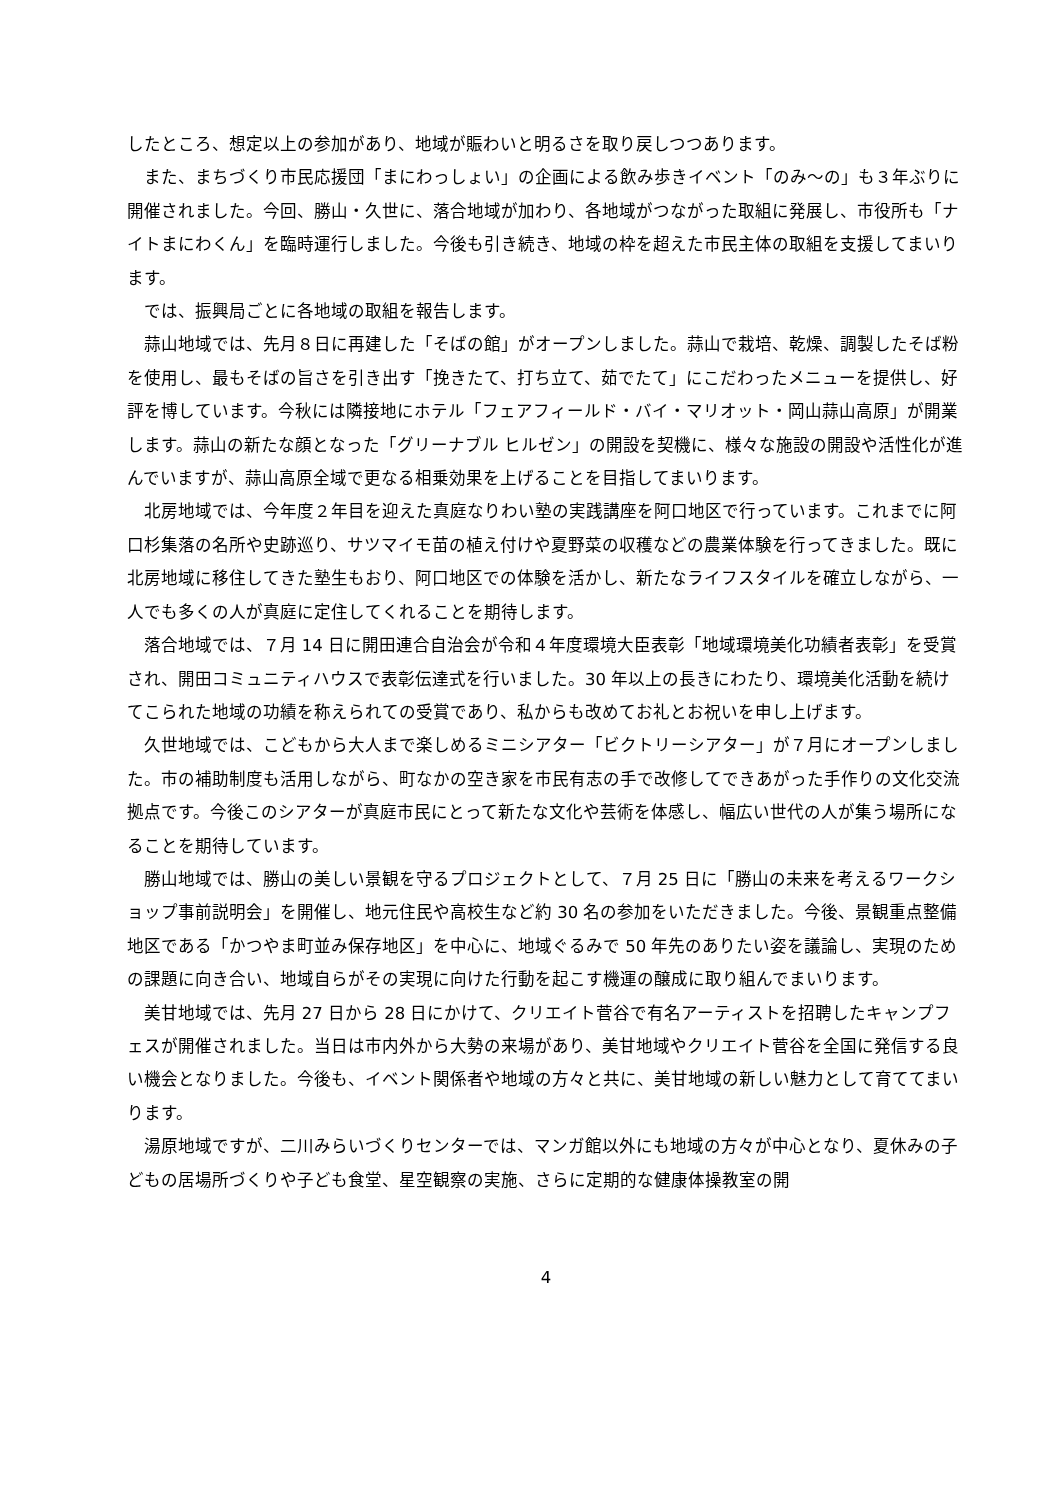したところ、想定以上の参加があり、地域が賑わいと明るさを取り戻しつつあります。
また、まちづくり市民応援団「まにわっしょい」の企画による飲み歩きイベント「のみ～の」も３年ぶりに開催されました。今回、勝山・久世に、落合地域が加わり、各地域がつながった取組に発展し、市役所も「ナイトまにわくん」を臨時運行しました。今後も引き続き、地域の枠を超えた市民主体の取組を支援してまいります。
では、振興局ごとに各地域の取組を報告します。
蒜山地域では、先月８日に再建した「そばの館」がオープンしました。蒜山で栽培、乾燥、調製したそば粉を使用し、最もそばの旨さを引き出す「挽きたて、打ち立て、茹でたて」にこだわったメニューを提供し、好評を博しています。今秋には隣接地にホテル「フェアフィールド・バイ・マリオット・岡山蒜山高原」が開業します。蒜山の新たな顔となった「グリーナブル ヒルゼン」の開設を契機に、様々な施設の開設や活性化が進んでいますが、蒜山高原全域で更なる相乗効果を上げることを目指してまいります。
北房地域では、今年度２年目を迎えた真庭なりわい塾の実践講座を阿口地区で行っています。これまでに阿口杉集落の名所や史跡巡り、サツマイモ苗の植え付けや夏野菜の収穫などの農業体験を行ってきました。既に北房地域に移住してきた塾生もおり、阿口地区での体験を活かし、新たなライフスタイルを確立しながら、一人でも多くの人が真庭に定住してくれることを期待します。
落合地域では、７月 14 日に開田連合自治会が令和４年度環境大臣表彰「地域環境美化功績者表彰」を受賞され、開田コミュニティハウスで表彰伝達式を行いました。30 年以上の長きにわたり、環境美化活動を続けてこられた地域の功績を称えられての受賞であり、私からも改めてお礼とお祝いを申し上げます。
久世地域では、こどもから大人まで楽しめるミニシアター「ビクトリーシアター」が７月にオープンしました。市の補助制度も活用しながら、町なかの空き家を市民有志の手で改修してできあがった手作りの文化交流拠点です。今後このシアターが真庭市民にとって新たな文化や芸術を体感し、幅広い世代の人が集う場所になることを期待しています。
勝山地域では、勝山の美しい景観を守るプロジェクトとして、７月 25 日に「勝山の未来を考えるワークショップ事前説明会」を開催し、地元住民や高校生など約 30 名の参加をいただきました。今後、景観重点整備地区である「かつやま町並み保存地区」を中心に、地域ぐるみで 50 年先のありたい姿を議論し、実現のための課題に向き合い、地域自らがその実現に向けた行動を起こす機運の醸成に取り組んでまいります。
美甘地域では、先月 27 日から 28 日にかけて、クリエイト菅谷で有名アーティストを招聘したキャンプフェスが開催されました。当日は市内外から大勢の来場があり、美甘地域やクリエイト菅谷を全国に発信する良い機会となりました。今後も、イベント関係者や地域の方々と共に、美甘地域の新しい魅力として育ててまいります。
湯原地域ですが、二川みらいづくりセンターでは、マンガ館以外にも地域の方々が中心となり、夏休みの子どもの居場所づくりや子ども食堂、星空観察の実施、さらに定期的な健康体操教室の開
4